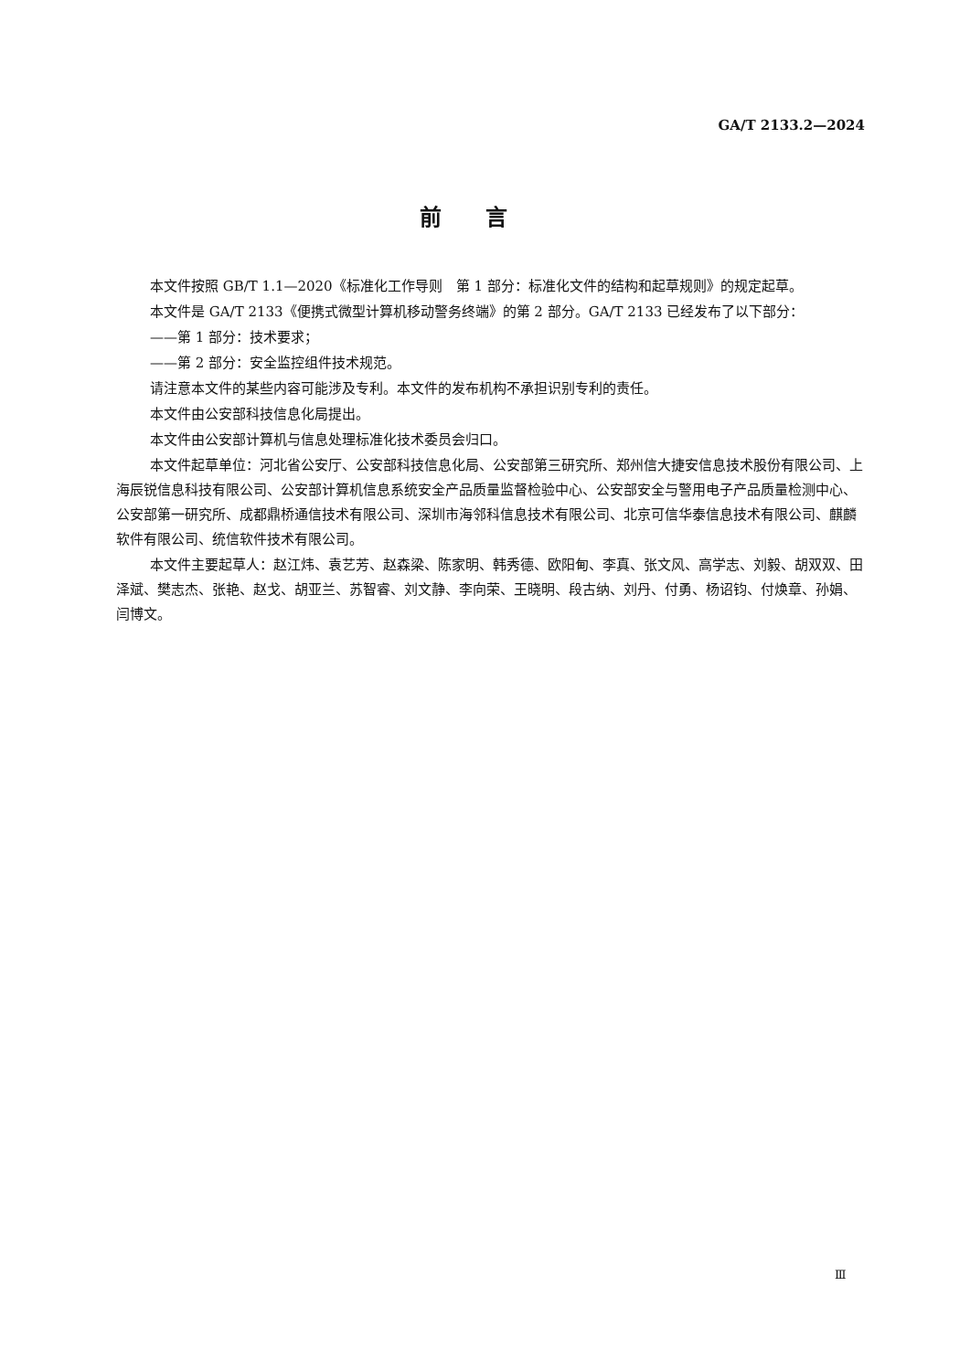GA/T 2133.2—2024
前言
本文件按照 GB/T 1.1—2020《标准化工作导则　第 1 部分：标准化文件的结构和起草规则》的规定起草。
本文件是 GA/T 2133《便携式微型计算机移动警务终端》的第 2 部分。GA/T 2133 已经发布了以下部分：
——第 1 部分：技术要求；
——第 2 部分：安全监控组件技术规范。
请注意本文件的某些内容可能涉及专利。本文件的发布机构不承担识别专利的责任。
本文件由公安部科技信息化局提出。
本文件由公安部计算机与信息处理标准化技术委员会归口。
本文件起草单位：河北省公安厅、公安部科技信息化局、公安部第三研究所、郑州信大捷安信息技术股份有限公司、上海辰锐信息科技有限公司、公安部计算机信息系统安全产品质量监督检验中心、公安部安全与警用电子产品质量检测中心、公安部第一研究所、成都鼎桥通信技术有限公司、深圳市海邻科信息技术有限公司、北京可信华泰信息技术有限公司、麒麟软件有限公司、统信软件技术有限公司。
本文件主要起草人：赵江炜、袁艺芳、赵森梁、陈家明、韩秀德、欧阳甸、李真、张文风、高学志、刘毅、胡双双、田泽斌、樊志杰、张艳、赵戈、胡亚兰、苏智睿、刘文静、李向荣、王晓明、段古纳、刘丹、付勇、杨诏钧、付焕章、孙娟、闫博文。
Ⅲ